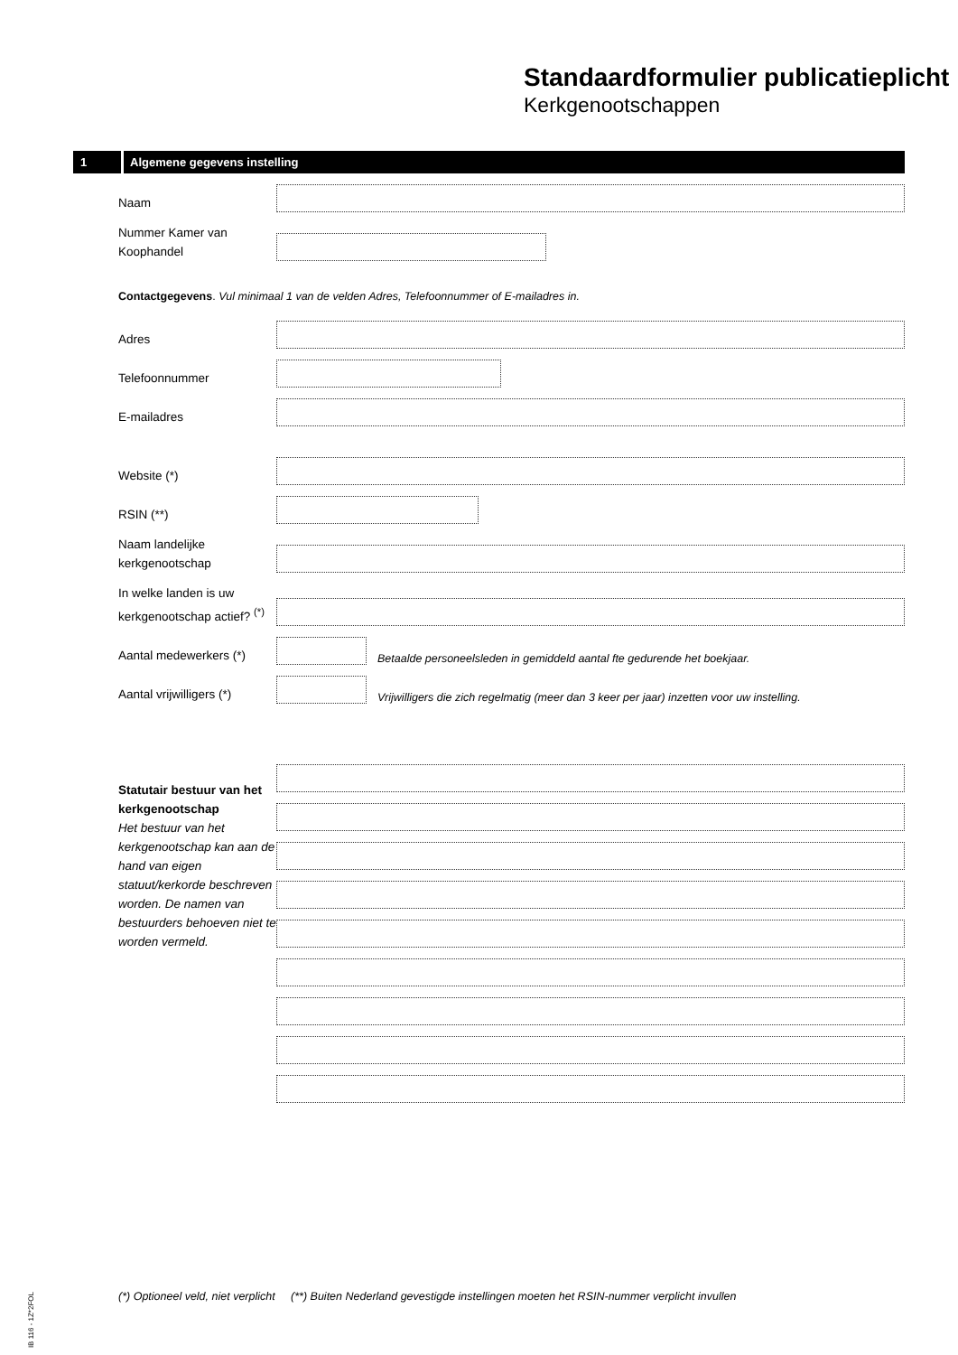Standaardformulier publicatieplicht
Kerkgenootschappen
1
Algemene gegevens instelling
Naam
Nummer Kamer van Koophandel
Contactgegevens. Vul minimaal 1 van de velden Adres, Telefoonnummer of E-mailadres in.
Adres
Telefoonnummer
E-mailadres
Website (*)
RSIN (**)
Naam landelijke kerkgenootschap
In welke landen is uw kerkgenootschap actief? <sup>(*)</sup>
Aantal medewerkers (*)
Betaalde personeelsleden in gemiddeld aantal fte gedurende het boekjaar.
Aantal vrijwilligers (*)
Vrijwilligers die zich regelmatig (meer dan 3 keer per jaar) inzetten voor uw instelling.
Statutair bestuur van het kerkgenootschap
Het bestuur van het kerkgenootschap kan aan de hand van eigen statuut/kerkorde beschreven worden. De namen van bestuurders behoeven niet te worden vermeld.
IB 116 - 1Z*2FOL
(*) Optioneel veld, niet verplicht (**) Buiten Nederland gevestigde instellingen moeten het RSIN-nummer verplicht invullen